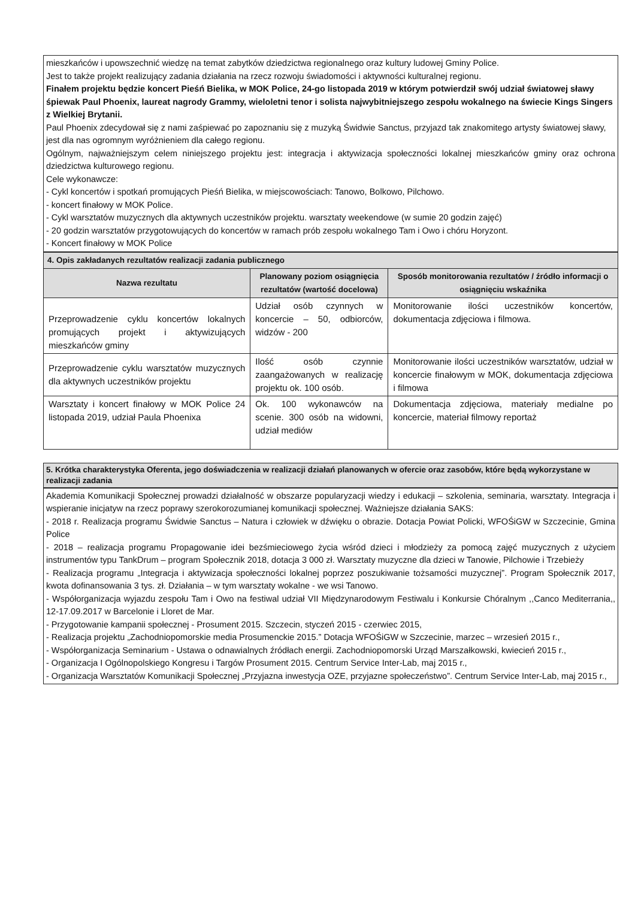mieszkańców i upowszechnić wiedzę na temat zabytków dziedzictwa regionalnego oraz kultury ludowej Gminy Police.
Jest to także projekt realizujący zadania działania na rzecz rozwoju świadomości i aktywności kulturalnej regionu.
Finałem projektu będzie koncert Pieśń Bielika, w MOK Police, 24-go listopada 2019 w którym potwierdził swój udział światowej sławy śpiewak Paul Phoenix, laureat nagrody Grammy, wieloletni tenor i solista najwybitniejszego zespołu wokalnego na świecie Kings Singers z Wielkiej Brytanii.
Paul Phoenix zdecydował się z nami zaśpiewać po zapoznaniu się z muzyką Świdwie Sanctus, przyjazd tak znakomitego artysty światowej sławy, jest dla nas ogromnym wyróżnieniem dla całego regionu.
Ogólnym, najważniejszym celem niniejszego projektu jest: integracja i aktywizacja społeczności lokalnej mieszkańców gminy oraz ochrona dziedzictwa kulturowego regionu.
Cele wykonawcze:
- Cykl koncertów i spotkań promujących Pieśń Bielika, w miejscowościach: Tanowo, Bolkowo, Pilchowo.
- koncert finałowy w MOK Police.
- Cykl warsztatów muzycznych dla aktywnych uczestników projektu. warsztaty weekendowe (w sumie 20 godzin zajęć)
- 20 godzin warsztatów przygotowujących do koncertów w ramach prób zespołu wokalnego Tam i Owo i chóru Horyzont.
- Koncert finałowy w MOK Police
| 4. Opis zakładanych rezultatów realizacji zadania publicznego | | |
| Nazwa rezultatu | Planowany poziom osiągnięcia rezultatów (wartość docelowa) | Sposób monitorowania rezultatów / źródło informacji o osiągnięciu wskaźnika |
| Przeprowadzenie cyklu koncertów lokalnych promujących projekt i aktywizujących mieszkańców gminy | Udział osób czynnych w koncercie – 50, odbiorców, widzów - 200 | Monitorowanie ilości uczestników koncertów, dokumentacja zdjęciowa i filmowa. |
| Przeprowadzenie cyklu warsztatów muzycznych dla aktywnych uczestników projektu | Ilość osób czynnie zaangażowanych w realizację projektu ok. 100 osób. | Monitorowanie ilości uczestników warsztatów, udział w koncercie finałowym w MOK, dokumentacja zdjęciowa i filmowa |
| Warsztaty i koncert finałowy w MOK Police 24 listopada 2019, udział Paula Phoenixa | Ok. 100 wykonawców na scenie. 300 osób na widowni, udział mediów | Dokumentacja zdjęciowa, materiały medialne po koncercie, materiał filmowy reportaż |
5. Krótka charakterystyka Oferenta, jego doświadczenia w realizacji działań planowanych w ofercie oraz zasobów, które będą wykorzystane w realizacji zadania
Akademia Komunikacji Społecznej prowadzi działalność w obszarze popularyzacji wiedzy i edukacji – szkolenia, seminaria, warsztaty. Integracja i wspieranie inicjatyw na rzecz poprawy szerokorozumianej komunikacji społecznej. Ważniejsze działania SAKS:
- 2018 r. Realizacja programu Świdwie Sanctus – Natura i człowiek w dźwięku o obrazie. Dotacja Powiat Policki, WFOŚiGW w Szczecinie, Gmina Police
- 2018 – realizacja programu Propagowanie idei bezśmieciowego życia wśród dzieci i młodzieży za pomocą zajęć muzycznych z użyciem instrumentów typu TankDrum – program Społecznik 2018, dotacja 3 000 zł. Warsztaty muzyczne dla dzieci w Tanowie, Pilchowie i Trzebieży
- Realizacja programu „Integracja i aktywizacja społeczności lokalnej poprzez poszukiwanie tożsamości muzycznej”. Program Społecznik 2017, kwota dofinansowania 3 tys. zł. Działania – w tym warsztaty wokalne - we wsi Tanowo.
- Współorganizacja wyjazdu zespołu Tam i Owo na festiwal udział VII Międzynarodowym Festiwalu i Konkursie Chóralnym ,,Canco Mediterrania,, 12-17.09.2017 w Barcelonie i Lloret de Mar.
- Przygotowanie kampanii społecznej - Prosument 2015. Szczecin, styczeń 2015 - czerwiec 2015,
- Realizacja projektu „Zachodniopomorskie media Prosumenckie 2015.” Dotacja WFOŚiGW w Szczecinie, marzec – wrzesień 2015 r.,
- Współorganizacja Seminarium - Ustawa o odnawialnych źródłach energii. Zachodniopomorski Urząd Marszałkowski, kwiecień 2015 r.,
- Organizacja I Ogólnopolskiego Kongresu i Targów Prosument 2015. Centrum Service Inter-Lab, maj 2015 r.,
- Organizacja Warsztatów Komunikacji Społecznej „Przyjazna inwestycja OZE, przyjazne społeczeństwo”. Centrum Service Inter-Lab, maj 2015 r.,